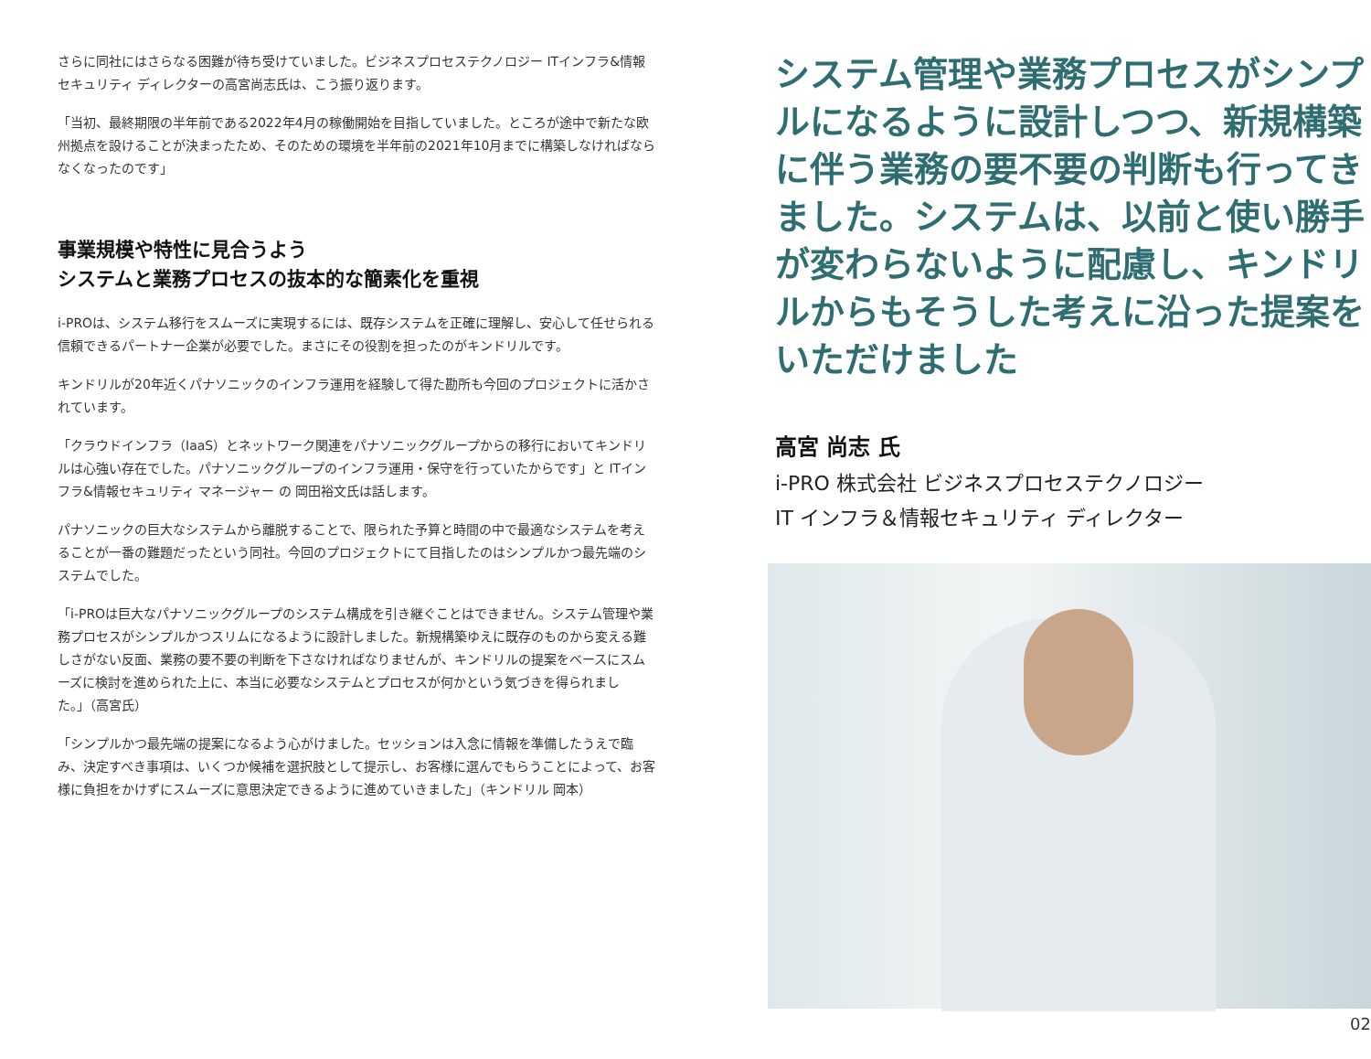さらに同社にはさらなる困難が待ち受けていました。ビジネスプロセステクノロジー ITインフラ&情報セキュリティ ディレクターの高宮尚志氏は、こう振り返ります。
「当初、最終期限の半年前である2022年4月の稼働開始を目指していました。ところが途中で新たな欧州拠点を設けることが決まったため、そのための環境を半年前の2021年10月までに構築しなければならなくなったのです」
事業規模や特性に見合うよう
システムと業務プロセスの抜本的な簡素化を重視
i-PROは、システム移行をスムーズに実現するには、既存システムを正確に理解し、安心して任せられる信頼できるパートナー企業が必要でした。まさにその役割を担ったのがキンドリルです。
キンドリルが20年近くパナソニックのインフラ運用を経験して得た勘所も今回のプロジェクトに活かされています。
「クラウドインフラ（IaaS）とネットワーク関連をパナソニックグループからの移行においてキンドリルは心強い存在でした。パナソニックグループのインフラ運用・保守を行っていたからです」と ITインフラ&情報セキュリティ マネージャー の 岡田裕文氏は話します。
パナソニックの巨大なシステムから離脱することで、限られた予算と時間の中で最適なシステムを考えることが一番の難題だったという同社。今回のプロジェクトにて目指したのはシンプルかつ最先端のシステムでした。
「i-PROは巨大なパナソニックグループのシステム構成を引き継ぐことはできません。システム管理や業務プロセスがシンプルかつスリムになるように設計しました。新規構築ゆえに既存のものから変える難しさがない反面、業務の要不要の判断を下さなければなりませんが、キンドリルの提案をベースにスムーズに検討を進められた上に、本当に必要なシステムとプロセスが何かという気づきを得られました。」（高宮氏）
「シンプルかつ最先端の提案になるよう心がけました。セッションは入念に情報を準備したうえで臨み、決定すべき事項は、いくつか候補を選択肢として提示し、お客様に選んでもらうことによって、お客様に負担をかけずにスムーズに意思決定できるように進めていきました」（キンドリル 岡本）
システム管理や業務プロセスがシンプルになるように設計しつつ、新規構築に伴う業務の要不要の判断も行ってきました。システムは、以前と使い勝手が変わらないように配慮し、キンドリルからもそうした考えに沿った提案をいただけました
高宮 尚志 氏
i-PRO 株式会社 ビジネスプロセステクノロジー
IT インフラ＆情報セキュリティ ディレクター
02